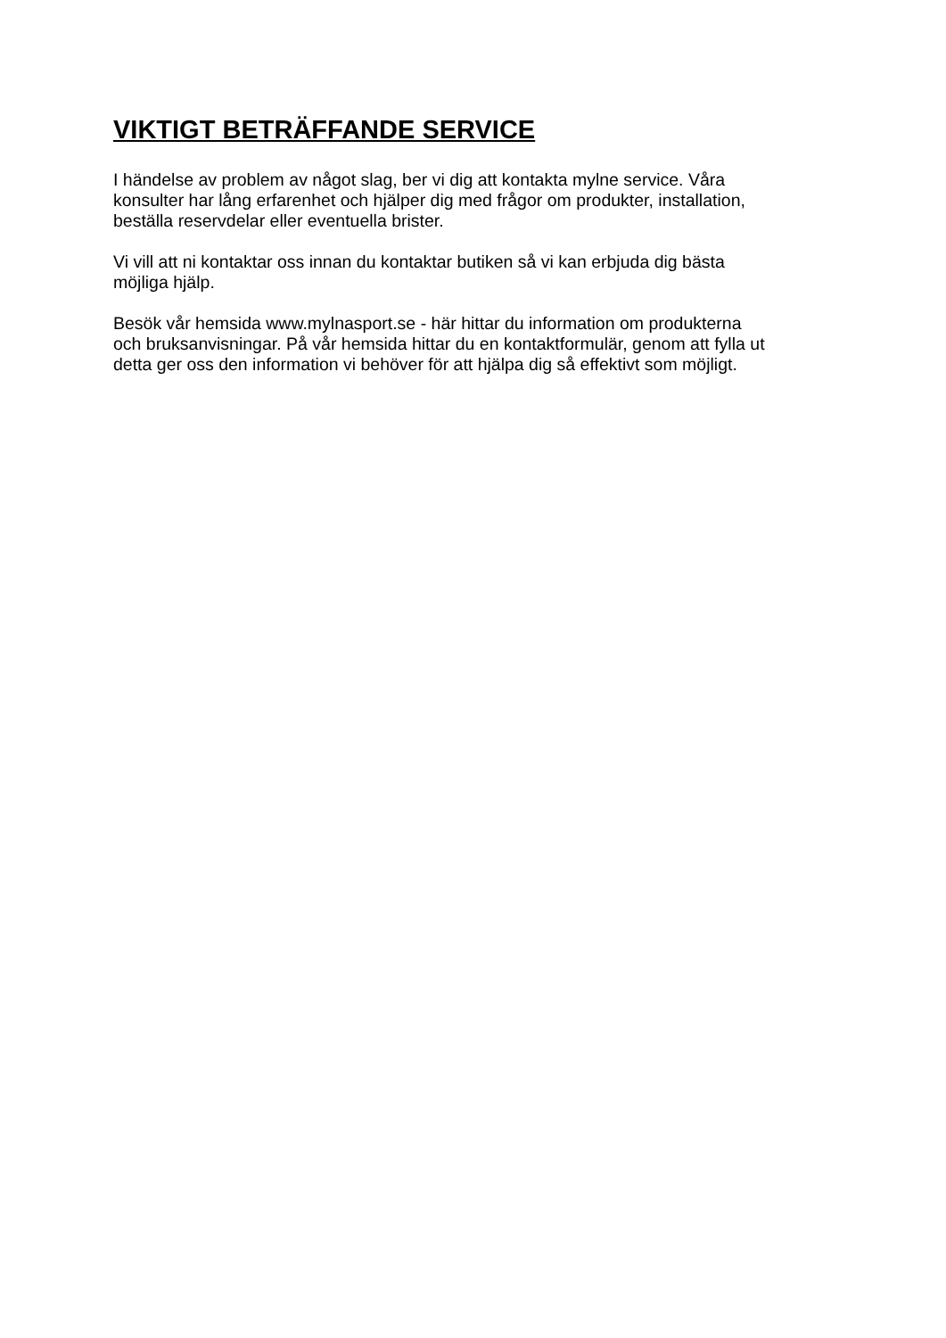VIKTIGT BETRÄFFANDE SERVICE
I händelse av problem av något slag, ber vi dig att kontakta mylne service. Våra
konsulter har lång erfarenhet och hjälper dig med frågor om produkter, installation,
beställa reservdelar eller eventuella brister.
Vi vill att ni kontaktar oss innan du kontaktar butiken så vi kan erbjuda dig bästa
möjliga hjälp.
Besök vår hemsida www.mylnasport.se - här hittar du information om produkterna
och bruksanvisningar. På vår hemsida hittar du en kontaktformulär, genom att fylla ut
detta ger oss den information vi behöver för att hjälpa dig så effektivt som möjligt.